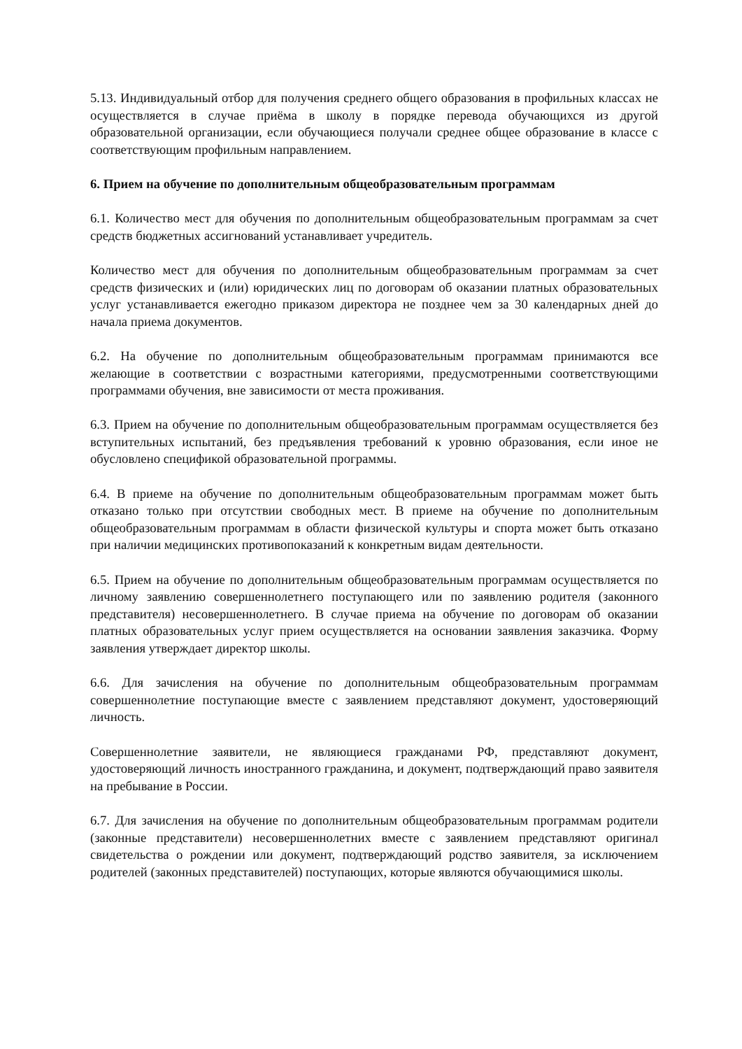5.13. Индивидуальный отбор для получения среднего общего образования в профильных классах не осуществляется в случае приёма в школу в порядке перевода обучающихся из другой образовательной организации, если обучающиеся получали среднее общее образование в классе с соответствующим профильным направлением.
6. Прием на обучение по дополнительным общеобразовательным программам
6.1. Количество мест для обучения по дополнительным общеобразовательным программам за счет средств бюджетных ассигнований устанавливает учредитель.
Количество мест для обучения по дополнительным общеобразовательным программам за счет средств физических и (или) юридических лиц по договорам об оказании платных образовательных услуг устанавливается ежегодно приказом директора не позднее чем за 30 календарных дней до начала приема документов.
6.2. На обучение по дополнительным общеобразовательным программам принимаются все желающие в соответствии с возрастными категориями, предусмотренными соответствующими программами обучения, вне зависимости от места проживания.
6.3. Прием на обучение по дополнительным общеобразовательным программам осуществляется без вступительных испытаний, без предъявления требований к уровню образования, если иное не обусловлено спецификой образовательной программы.
6.4. В приеме на обучение по дополнительным общеобразовательным программам может быть отказано только при отсутствии свободных мест. В приеме на обучение по дополнительным общеобразовательным программам в области физической культуры и спорта может быть отказано при наличии медицинских противопоказаний к конкретным видам деятельности.
6.5. Прием на обучение по дополнительным общеобразовательным программам осуществляется по личному заявлению совершеннолетнего поступающего или по заявлению родителя (законного представителя) несовершеннолетнего. В случае приема на обучение по договорам об оказании платных образовательных услуг прием осуществляется на основании заявления заказчика. Форму заявления утверждает директор школы.
6.6. Для зачисления на обучение по дополнительным общеобразовательным программам совершеннолетние поступающие вместе с заявлением представляют документ, удостоверяющий личность.
Совершеннолетние заявители, не являющиеся гражданами РФ, представляют документ, удостоверяющий личность иностранного гражданина, и документ, подтверждающий право заявителя на пребывание в России.
6.7. Для зачисления на обучение по дополнительным общеобразовательным программам родители (законные представители) несовершеннолетних вместе с заявлением представляют оригинал свидетельства о рождении или документ, подтверждающий родство заявителя, за исключением родителей (законных представителей) поступающих, которые являются обучающимися школы.